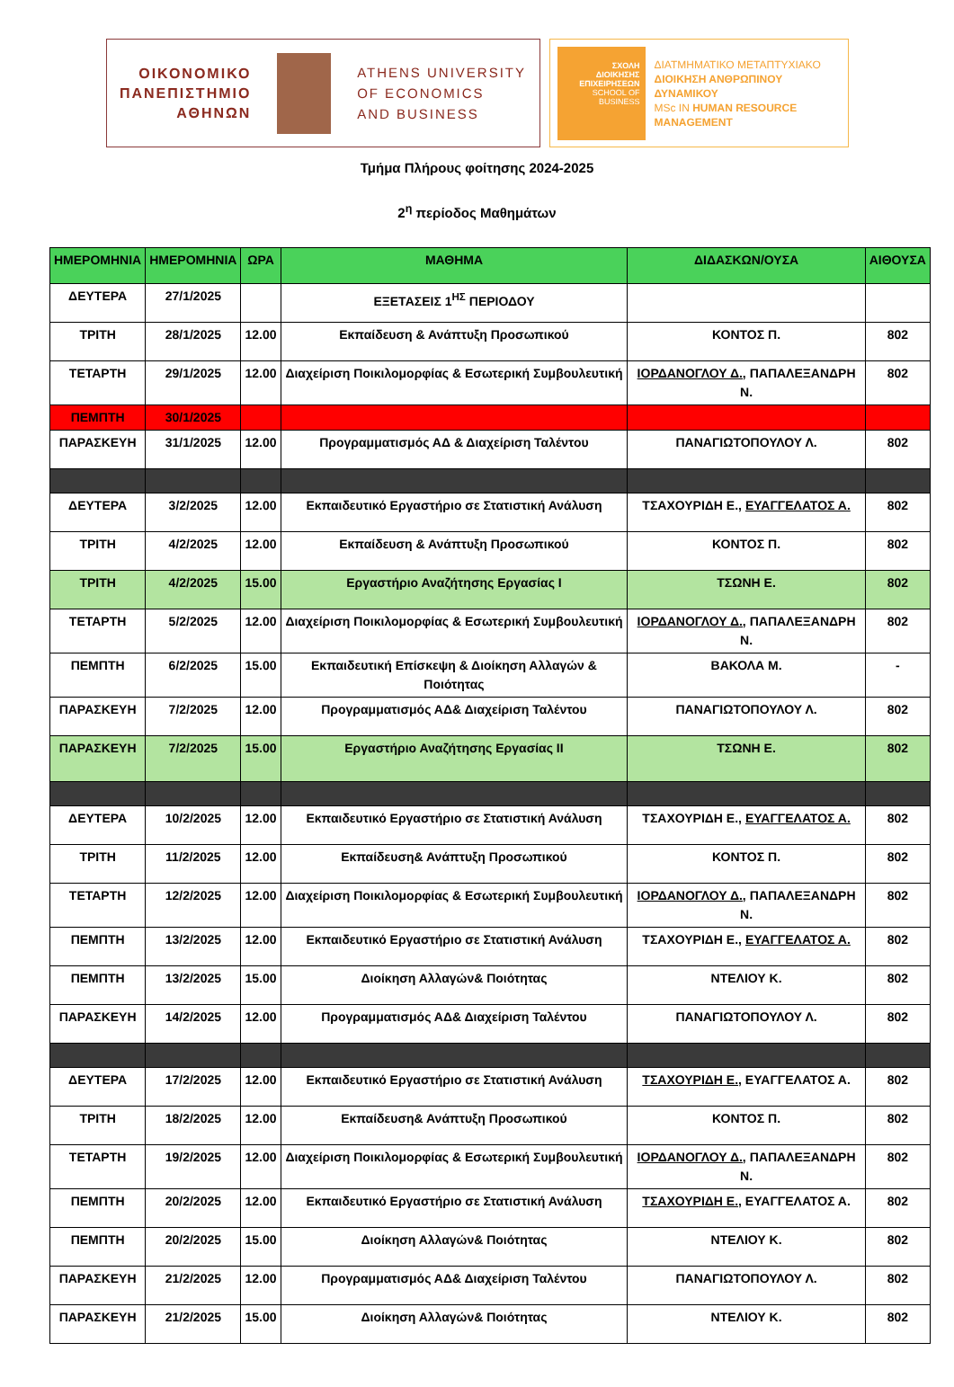ΟΙΚΟΝΟΜΙΚΟ
ΠΑΝΕΠΙΣΤΗΜΙΟ
ΑΘΗΝΩΝ
ATHENS UNIVERSITY
OF ECONOMICS
AND BUSINESS
ΣΧΟΛΗ
ΔΙΟΙΚΗΣΗΣ
ΕΠΙΧΕΙΡΗΣΕΩΝ
SCHOOL OF
BUSINESS
ΔΙΑΤΜΗΜΑΤΙΚΟ ΜΕΤΑΠΤΥΧΙΑΚΟ
ΔΙΟΙΚΗΣΗ ΑΝΘΡΩΠΙΝΟΥ
ΔΥΝΑΜΙΚΟΥ
MSc IN HUMAN RESOURCE
MANAGEMENT
Τμήμα Πλήρους φοίτησης 2024-2025
2<sup>η</sup> περίοδος Μαθημάτων
| ΗΜΕΡΟΜΗΝΙΑ | ΗΜΕΡΟΜΗΝΙΑ | ΩΡΑ | ΜΑΘΗΜΑ | ΔΙΔΑΣΚΩΝ/ΟΥΣΑ | ΑΙΘΟΥΣΑ |
| --- | --- | --- | --- | --- | --- |
| ΔΕΥΤΕΡΑ | 27/1/2025 | | ΕΞΕΤΑΣΕΙΣ 1<sup>ΗΣ</sup> ΠΕΡΙΟΔΟΥ | | |
| ΤΡΙΤΗ | 28/1/2025 | 12.00 | Εκπαίδευση & Ανάπτυξη Προσωπικού | ΚΟΝΤΟΣ Π. | 802 |
| ΤΕΤΑΡΤΗ | 29/1/2025 | 12.00 | Διαχείριση Ποικιλομορφίας & Εσωτερική Συμβουλευτική | ΙΟΡΔΑΝΟΓΛΟΥ Δ., ΠΑΠΑΛΕΞΑΝΔΡΗ Ν. | 802 |
| ΠΕΜΠΤΗ | 30/1/2025 | | | | |
| ΠΑΡΑΣΚΕΥΗ | 31/1/2025 | 12.00 | Προγραμματισμός ΑΔ & Διαχείριση Ταλέντου | ΠΑΝΑΓΙΩΤΟΠΟΥΛΟΥ Λ. | 802 |
| ΔΕΥΤΕΡΑ | 3/2/2025 | 12.00 | Εκπαιδευτικό Εργαστήριο σε Στατιστική Ανάλυση | ΤΣΑΧΟΥΡΙΔΗ Ε., ΕΥΑΓΓΕΛΑΤΟΣ Α. | 802 |
| ΤΡΙΤΗ | 4/2/2025 | 12.00 | Εκπαίδευση & Ανάπτυξη Προσωπικού | ΚΟΝΤΟΣ Π. | 802 |
| ΤΡΙΤΗ | 4/2/2025 | 15.00 | Εργαστήριο Αναζήτησης Εργασίας Ι | ΤΣΩΝΗ Ε. | 802 |
| ΤΕΤΑΡΤΗ | 5/2/2025 | 12.00 | Διαχείριση Ποικιλομορφίας & Εσωτερική Συμβουλευτική | ΙΟΡΔΑΝΟΓΛΟΥ Δ., ΠΑΠΑΛΕΞΑΝΔΡΗ Ν. | 802 |
| ΠΕΜΠΤΗ | 6/2/2025 | 15.00 | Εκπαιδευτική Επίσκεψη & Διοίκηση Αλλαγών & Ποιότητας | ΒΑΚΟΛΑ Μ. | - |
| ΠΑΡΑΣΚΕΥΗ | 7/2/2025 | 12.00 | Προγραμματισμός ΑΔ& Διαχείριση Ταλέντου | ΠΑΝΑΓΙΩΤΟΠΟΥΛΟΥ Λ. | 802 |
| ΠΑΡΑΣΚΕΥΗ | 7/2/2025 | 15.00 | Εργαστήριο Αναζήτησης Εργασίας ΙΙ | ΤΣΩΝΗ Ε. | 802 |
| ΔΕΥΤΕΡΑ | 10/2/2025 | 12.00 | Εκπαιδευτικό Εργαστήριο σε Στατιστική Ανάλυση | ΤΣΑΧΟΥΡΙΔΗ Ε., ΕΥΑΓΓΕΛΑΤΟΣ Α. | 802 |
| ΤΡΙΤΗ | 11/2/2025 | 12.00 | Εκπαίδευση& Ανάπτυξη Προσωπικού | ΚΟΝΤΟΣ Π. | 802 |
| ΤΕΤΑΡΤΗ | 12/2/2025 | 12.00 | Διαχείριση Ποικιλομορφίας & Εσωτερική Συμβουλευτική | ΙΟΡΔΑΝΟΓΛΟΥ Δ., ΠΑΠΑΛΕΞΑΝΔΡΗ Ν. | 802 |
| ΠΕΜΠΤΗ | 13/2/2025 | 12.00 | Εκπαιδευτικό Εργαστήριο σε Στατιστική Ανάλυση | ΤΣΑΧΟΥΡΙΔΗ Ε., ΕΥΑΓΓΕΛΑΤΟΣ Α. | 802 |
| ΠΕΜΠΤΗ | 13/2/2025 | 15.00 | Διοίκηση Αλλαγών& Ποιότητας | ΝΤΕΛΙΟΥ Κ. | 802 |
| ΠΑΡΑΣΚΕΥΗ | 14/2/2025 | 12.00 | Προγραμματισμός ΑΔ& Διαχείριση Ταλέντου | ΠΑΝΑΓΙΩΤΟΠΟΥΛΟΥ Λ. | 802 |
| ΔΕΥΤΕΡΑ | 17/2/2025 | 12.00 | Εκπαιδευτικό Εργαστήριο σε Στατιστική Ανάλυση | ΤΣΑΧΟΥΡΙΔΗ Ε., ΕΥΑΓΓΕΛΑΤΟΣ Α. | 802 |
| ΤΡΙΤΗ | 18/2/2025 | 12.00 | Εκπαίδευση& Ανάπτυξη Προσωπικού | ΚΟΝΤΟΣ Π. | 802 |
| ΤΕΤΑΡΤΗ | 19/2/2025 | 12.00 | Διαχείριση Ποικιλομορφίας & Εσωτερική Συμβουλευτική | ΙΟΡΔΑΝΟΓΛΟΥ Δ., ΠΑΠΑΛΕΞΑΝΔΡΗ Ν. | 802 |
| ΠΕΜΠΤΗ | 20/2/2025 | 12.00 | Εκπαιδευτικό Εργαστήριο σε Στατιστική Ανάλυση | ΤΣΑΧΟΥΡΙΔΗ Ε., ΕΥΑΓΓΕΛΑΤΟΣ Α. | 802 |
| ΠΕΜΠΤΗ | 20/2/2025 | 15.00 | Διοίκηση Αλλαγών& Ποιότητας | ΝΤΕΛΙΟΥ Κ. | 802 |
| ΠΑΡΑΣΚΕΥΗ | 21/2/2025 | 12.00 | Προγραμματισμός ΑΔ& Διαχείριση Ταλέντου | ΠΑΝΑΓΙΩΤΟΠΟΥΛΟΥ Λ. | 802 |
| ΠΑΡΑΣΚΕΥΗ | 21/2/2025 | 15.00 | Διοίκηση Αλλαγών& Ποιότητας | ΝΤΕΛΙΟΥ Κ. | 802 |